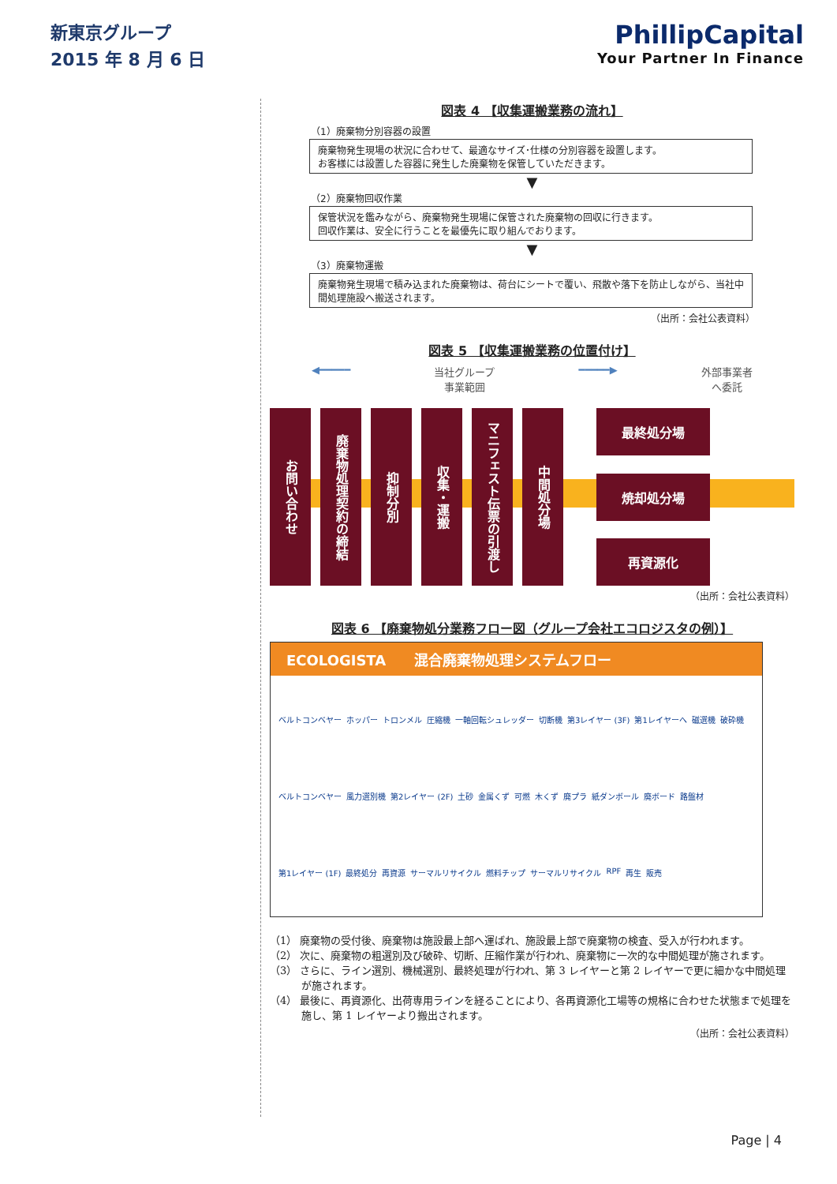新東京グループ
2015 年 8 月 6 日
PhillipCapital
Your Partner In Finance
図表 4 【収集運搬業務の流れ】
（1）廃棄物分別容器の設置
廃棄物発生現場の状況に合わせて、最適なサイズ･仕様の分別容器を設置します。
お客様には設置した容器に発生した廃棄物を保管していただきます。
▼
（2）廃棄物回収作業
保管状況を鑑みながら、廃棄物発生現場に保管された廃棄物の回収に行きます。
回収作業は、安全に行うことを最優先に取り組んでおります。
▼
（3）廃棄物運搬
廃棄物発生現場で積み込まれた廃棄物は、荷台にシートで覆い、飛散や落下を防止しながら、当社中間処理施設へ搬送されます。
（出所：会社公表資料）
図表 5 【収集運搬業務の位置付け】
◀━━━━━ 当社グループ
事業範囲 ━━━━━▶ 外部事業者
へ委託
お問い合わせ
廃棄物処理契約の締結
抑制分別
収集・運搬
マニフェスト伝票の引渡し
中間処分場
最終処分場
焼却処分場
再資源化
（出所：会社公表資料）
図表 6 【廃棄物処分業務フロー図（グループ会社エコロジスタの例）】
ECOLOGISTA　　混合廃棄物処理システムフロー
ベルトコンベヤー ホッパー トロンメル 圧縮機 一軸回転シュレッダー 切断機 第3レイヤー (3F) 第1レイヤーへ 磁選機 破砕機 ベルトコンベヤー 風力選別機 第2レイヤー (2F) 土砂 金属くず 可燃 木くず 廃プラ 紙ダンボール 廃ボード 路盤材 第1レイヤー (1F) 最終処分 再資源 サーマルリサイクル 燃料チップ サーマルリサイクル RPF 再生 販売
（1） 廃棄物の受付後、廃棄物は施設最上部へ運ばれ、施設最上部で廃棄物の検査、受入が行われます。
（2） 次に、廃棄物の粗選別及び破砕、切断、圧縮作業が行われ、廃棄物に一次的な中間処理が施されます。
（3） さらに、ライン選別、機械選別、最終処理が行われ、第 3 レイヤーと第 2 レイヤーで更に細かな中間処理が施されます。
（4） 最後に、再資源化、出荷専用ラインを経ることにより、各再資源化工場等の規格に合わせた状態まで処理を施し、第 1 レイヤーより搬出されます。
（出所：会社公表資料）
Page | 4